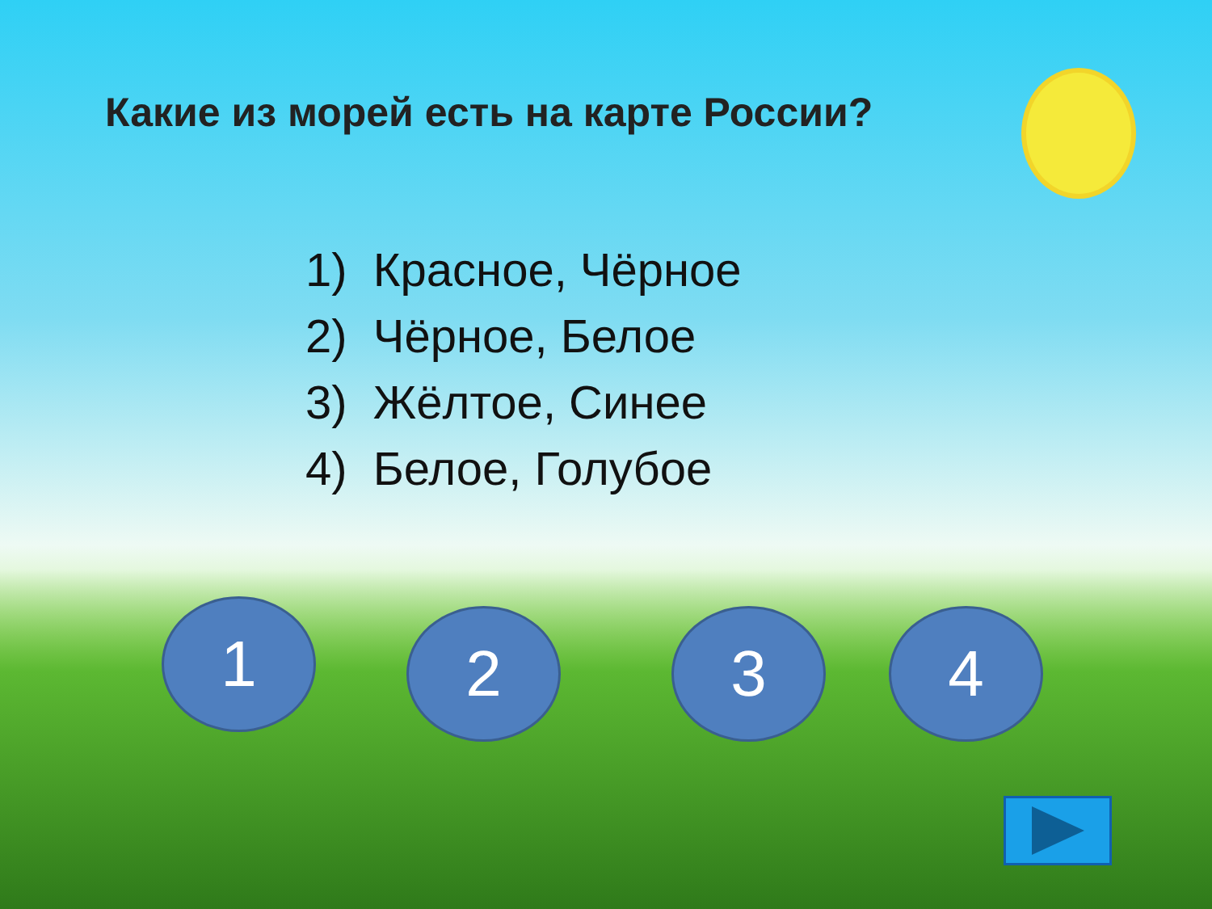Какие из морей есть на карте России?
1) Красное, Чёрное
2) Чёрное, Белое
3) Жёлтое, Синее
4) Белое, Голубое
1 2 3 4